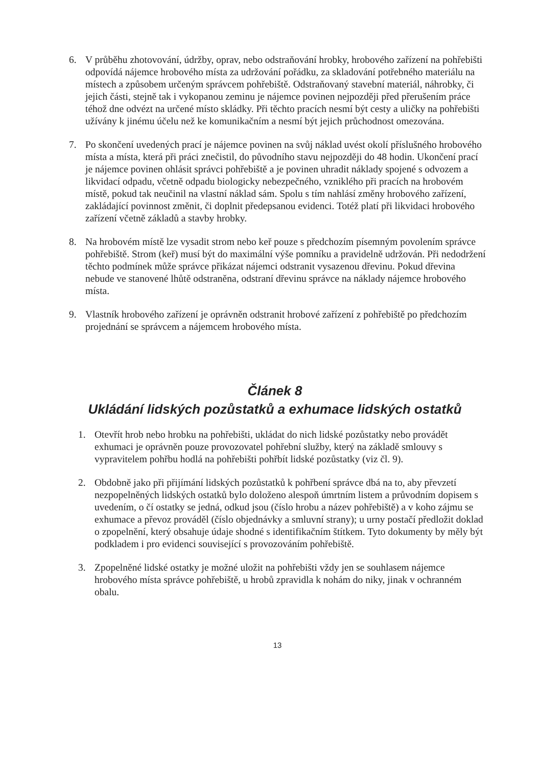6. V průběhu zhotovování, údržby, oprav, nebo odstraňování hrobky, hrobového zařízení na pohřebišti odpovídá nájemce hrobového místa za udržování pořádku, za skladování potřebného materiálu na místech a způsobem určeným správcem pohřebiště. Odstraňovaný stavební materiál, náhrobky, či jejich části, stejně tak i vykopanou zeminu je nájemce povinen nejpozději před přerušením práce téhož dne odvézt na určené místo skládky. Při těchto pracích nesmí být cesty a uličky na pohřebišti užívány k jinému účelu než ke komunikačním a nesmí být jejich průchodnost omezována.
7. Po skončení uvedených prací je nájemce povinen na svůj náklad uvést okolí příslušného hrobového místa a místa, která při práci znečistil, do původního stavu nejpozději do 48 hodin. Ukončení prací je nájemce povinen ohlásit správci pohřebiště a je povinen uhradit náklady spojené s odvozem a likvidací odpadu, včetně odpadu biologicky nebezpečného, vzniklého při pracích na hrobovém místě, pokud tak neučinil na vlastní náklad sám. Spolu s tím nahlásí změny hrobového zařízení, zakládající povinnost změnit, či doplnit předepsanou evidenci. Totéž platí při likvidaci hrobového zařízení včetně základů a stavby hrobky.
8. Na hrobovém místě lze vysadit strom nebo keř pouze s předchozím písemným povolením správce pohřebiště. Strom (keř) musí být do maximální výše pomníku a pravidelně udržován. Při nedodržení těchto podmínek může správce přikázat nájemci odstranit vysazenou dřevinu. Pokud dřevina nebude ve stanovené lhůtě odstraněna, odstraní dřevinu správce na náklady nájemce hrobového místa.
9. Vlastník hrobového zařízení je oprávněn odstranit hrobové zařízení z pohřebiště po předchozím projednání se správcem a nájemcem hrobového místa.
Článek 8
Ukládání lidských pozůstatků a exhumace lidských ostatků
1. Otevřít hrob nebo hrobku na pohřebišti, ukládat do nich lidské pozůstatky nebo provádět exhumaci je oprávněn pouze provozovatel pohřební služby, který na základě smlouvy s vypravitelem pohřbu hodlá na pohřebišti pohřbít lidské pozůstatky (viz čl. 9).
2. Obdobně jako při přijímání lidských pozůstatků k pohřbení správce dbá na to, aby převzetí nezpopelněných lidských ostatků bylo doloženo alespoň úmrtním listem a průvodním dopisem s uvedením, o čí ostatky se jedná, odkud jsou (číslo hrobu a název pohřebiště) a v koho zájmu se exhumace a převoz prováděl (číslo objednávky a smluvní strany); u urny postačí předložit doklad o zpopelnění, který obsahuje údaje shodné s identifikačním štítkem. Tyto dokumenty by měly být podkladem i pro evidenci související s provozováním pohřebiště.
3. Zpopelněné lidské ostatky je možné uložit na pohřebišti vždy jen se souhlasem nájemce hrobového místa správce pohřebiště, u hrobů zpravidla k nohám do niky, jinak v ochranném obalu.
13